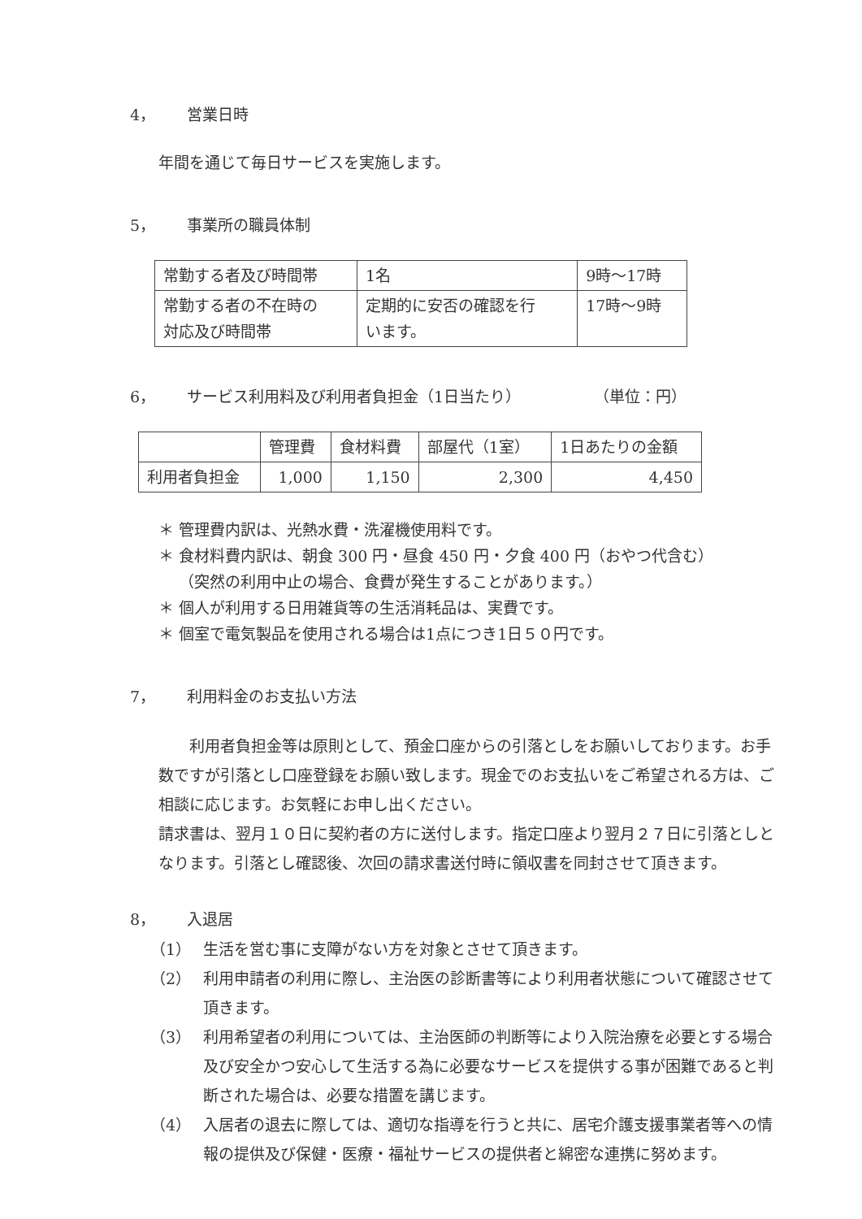4， 営業日時
年間を通じて毎日サービスを実施します。
5， 事業所の職員体制
| 常勤する者及び時間帯 | 1名 | 9時～17時 |
| 常勤する者の不在時の 対応及び時間帯 | 定期的に安否の確認を行 います。 | 17時～9時 |
6， サービス利用料及び利用者負担金（1日当たり） （単位：円）
| | 管理費 | 食材料費 | 部屋代（1室） | 1日あたりの金額 |
| --- | --- | --- | --- | --- |
| 利用者負担金 | 1,000 | 1,150 | 2,300 | 4,450 |
＊ 管理費内訳は、光熱水費・洗濯機使用料です。
＊ 食材料費内訳は、朝食 300 円・昼食 450 円・夕食 400 円（おやつ代含む）
（突然の利用中止の場合、食費が発生することがあります。）
＊ 個人が利用する日用雑貨等の生活消耗品は、実費です。
＊ 個室で電気製品を使用される場合は1点につき1日５０円です。
7， 利用料金のお支払い方法
利用者負担金等は原則として、預金口座からの引落としをお願いしております。お手数ですが引落とし口座登録をお願い致します。現金でのお支払いをご希望される方は、ご相談に応じます。お気軽にお申し出ください。
請求書は、翌月１０日に契約者の方に送付します。指定口座より翌月２７日に引落としとなります。引落とし確認後、次回の請求書送付時に領収書を同封させて頂きます。
8， 入退居
（1） 生活を営む事に支障がない方を対象とさせて頂きます。
（2） 利用申請者の利用に際し、主治医の診断書等により利用者状態について確認させて頂きます。
（3） 利用希望者の利用については、主治医師の判断等により入院治療を必要とする場合及び安全かつ安心して生活する為に必要なサービスを提供する事が困難であると判断された場合は、必要な措置を講じます。
（4） 入居者の退去に際しては、適切な指導を行うと共に、居宅介護支援事業者等への情報の提供及び保健・医療・福祉サービスの提供者と綿密な連携に努めます。